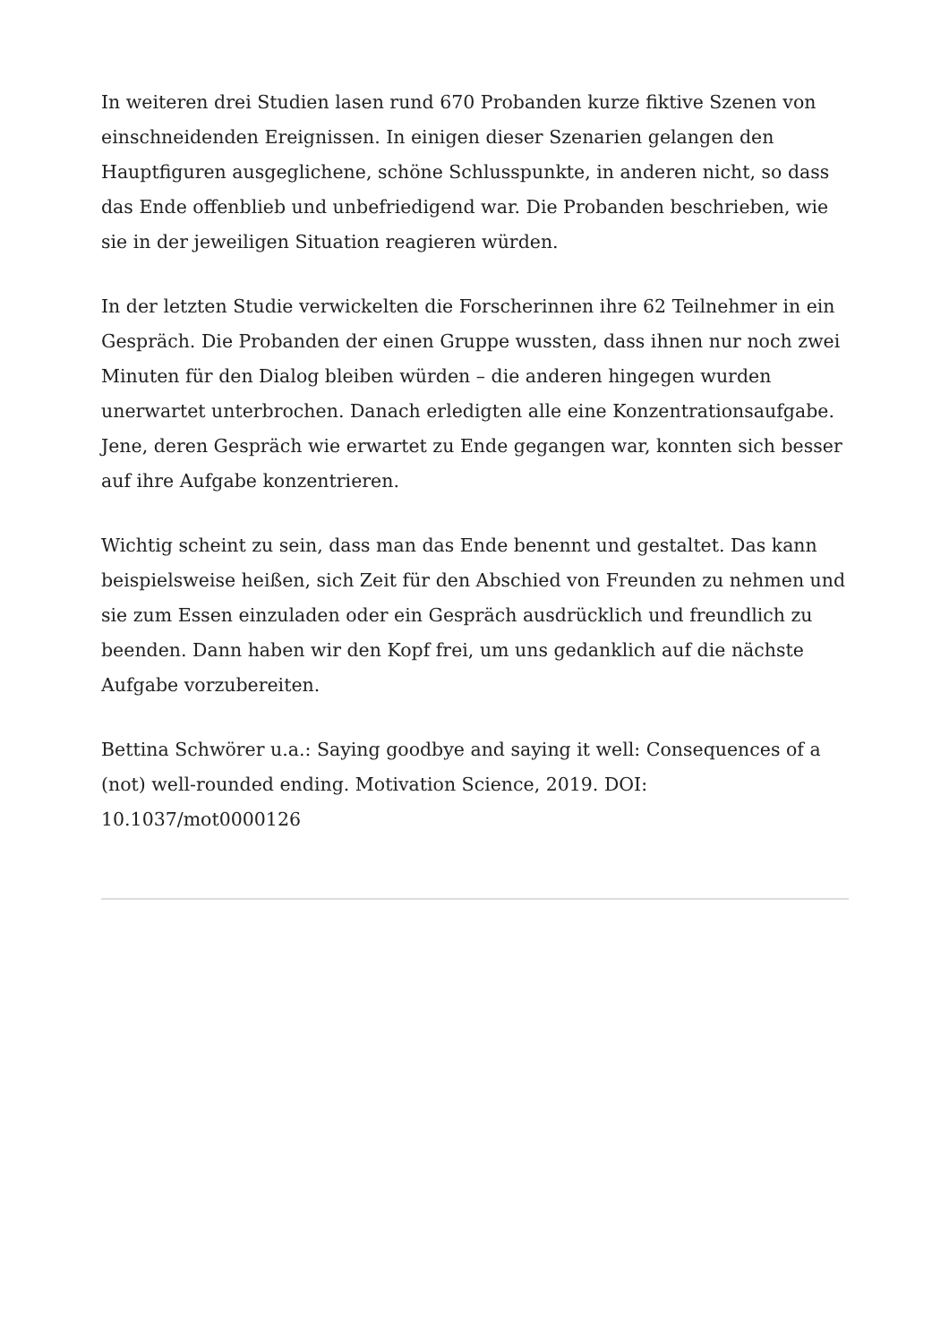In weiteren drei Studien lasen rund 670 Probanden kurze fiktive Szenen von einschneidenden Ereignissen. In einigen dieser Szenarien gelangen den Hauptfiguren ausgeglichene, schöne Schlusspunkte, in anderen nicht, so dass das Ende offenblieb und unbefriedigend war. Die Probanden beschrieben, wie sie in der jeweiligen Situation reagieren würden.
In der letzten Studie verwickelten die Forscherinnen ihre 62 Teilnehmer in ein Gespräch. Die Probanden der einen Gruppe wussten, dass ihnen nur noch zwei Minuten für den Dialog bleiben würden – die anderen hingegen wurden unerwartet unterbrochen. Danach erledigten alle eine Konzentrationsaufgabe. Jene, deren Gespräch wie erwartet zu Ende gegangen war, konnten sich besser auf ihre Aufgabe konzentrieren.
Wichtig scheint zu sein, dass man das Ende benennt und gestaltet. Das kann beispielsweise heißen, sich Zeit für den Abschied von Freunden zu nehmen und sie zum Essen einzuladen oder ein Gespräch ausdrücklich und freundlich zu beenden. Dann haben wir den Kopf frei, um uns gedanklich auf die nächste Aufgabe vorzubereiten.
Bettina Schwörer u.a.: Saying goodbye and saying it well: Consequences of a (not) well-rounded ending. Motivation Science, 2019. DOI: 10.1037/mot0000126